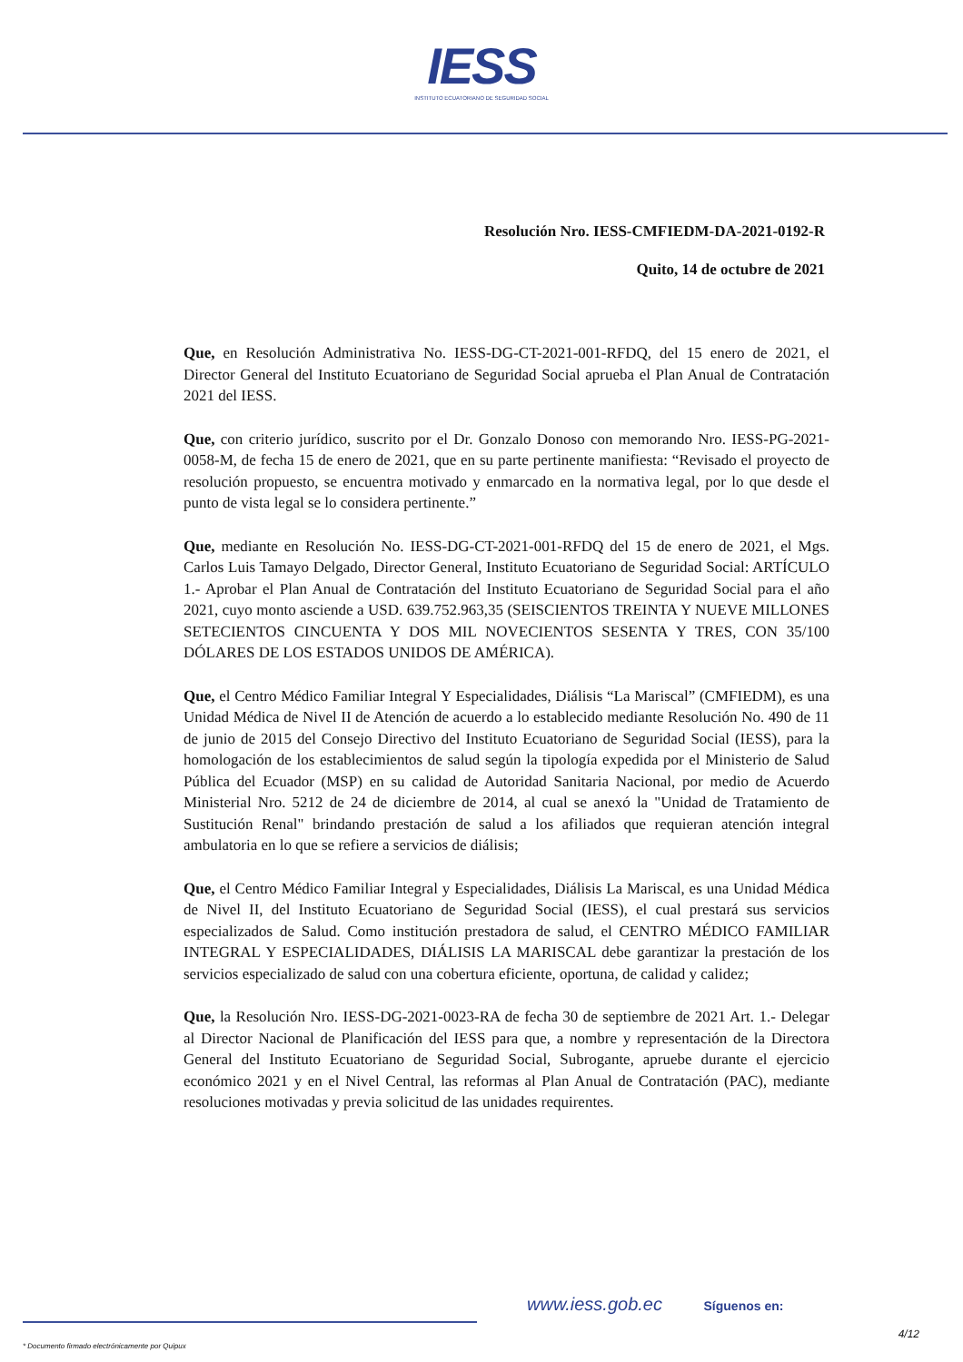IESS
INSTITUTO ECUATORIANO DE SEGURIDAD SOCIAL
Resolución Nro. IESS-CMFIEDM-DA-2021-0192-R
Quito, 14 de octubre de 2021
Que, en Resolución Administrativa No. IESS-DG-CT-2021-001-RFDQ, del 15 enero de 2021, el Director General del Instituto Ecuatoriano de Seguridad Social aprueba el Plan Anual de Contratación 2021 del IESS.
Que, con criterio jurídico, suscrito por el Dr. Gonzalo Donoso con memorando Nro. IESS-PG-2021-0058-M, de fecha 15 de enero de 2021, que en su parte pertinente manifiesta: “Revisado el proyecto de resolución propuesto, se encuentra motivado y enmarcado en la normativa legal, por lo que desde el punto de vista legal se lo considera pertinente.”
Que, mediante en Resolución No. IESS-DG-CT-2021-001-RFDQ del 15 de enero de 2021, el Mgs. Carlos Luis Tamayo Delgado, Director General, Instituto Ecuatoriano de Seguridad Social: ARTÍCULO 1.- Aprobar el Plan Anual de Contratación del Instituto Ecuatoriano de Seguridad Social para el año 2021, cuyo monto asciende a USD. 639.752.963,35 (SEISCIENTOS TREINTA Y NUEVE MILLONES SETECIENTOS CINCUENTA Y DOS MIL NOVECIENTOS SESENTA Y TRES, CON 35/100 DÓLARES DE LOS ESTADOS UNIDOS DE AMÉRICA).
Que, el Centro Médico Familiar Integral Y Especialidades, Diálisis “La Mariscal” (CMFIEDM), es una Unidad Médica de Nivel II de Atención de acuerdo a lo establecido mediante Resolución No. 490 de 11 de junio de 2015 del Consejo Directivo del Instituto Ecuatoriano de Seguridad Social (IESS), para la homologación de los establecimientos de salud según la tipología expedida por el Ministerio de Salud Pública del Ecuador (MSP) en su calidad de Autoridad Sanitaria Nacional, por medio de Acuerdo Ministerial Nro. 5212 de 24 de diciembre de 2014, al cual se anexó la "Unidad de Tratamiento de Sustitución Renal" brindando prestación de salud a los afiliados que requieran atención integral ambulatoria en lo que se refiere a servicios de diálisis;
Que, el Centro Médico Familiar Integral y Especialidades, Diálisis La Mariscal, es una Unidad Médica de Nivel II, del Instituto Ecuatoriano de Seguridad Social (IESS), el cual prestará sus servicios especializados de Salud. Como institución prestadora de salud, el CENTRO MÉDICO FAMILIAR INTEGRAL Y ESPECIALIDADES, DIÁLISIS LA MARISCAL debe garantizar la prestación de los servicios especializado de salud con una cobertura eficiente, oportuna, de calidad y calidez;
Que, la Resolución Nro. IESS-DG-2021-0023-RA de fecha 30 de septiembre de 2021 Art. 1.- Delegar al Director Nacional de Planificación del IESS para que, a nombre y representación de la Directora General del Instituto Ecuatoriano de Seguridad Social, Subrogante, apruebe durante el ejercicio económico 2021 y en el Nivel Central, las reformas al Plan Anual de Contratación (PAC), mediante resoluciones motivadas y previa solicitud de las unidades requirentes.
www.iess.gob.ec Síguenos en:
4/12
* Documento firmado electrónicamente por Quipux